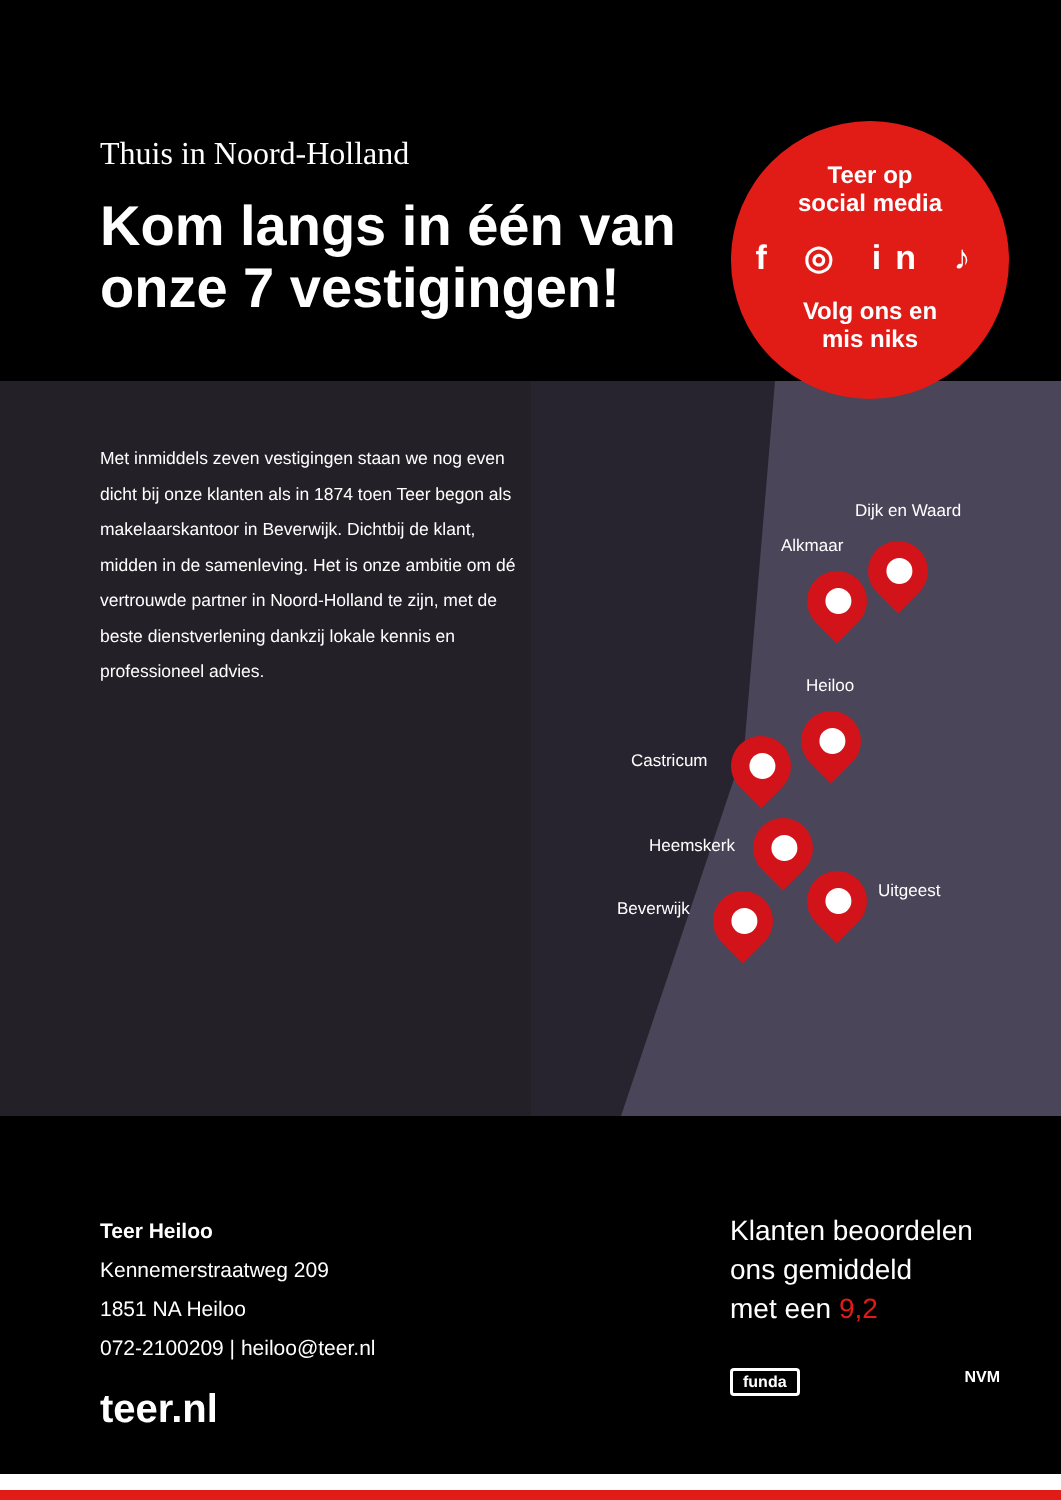Thuis in Noord-Holland
Kom langs in één van onze 7 vestigingen!
Teer op
social media
f ◎ in ♪
Volg ons en
mis niks
Met inmiddels zeven vestigingen staan we nog even dicht bij onze klanten als in 1874 toen Teer begon als makelaarskantoor in Beverwijk. Dichtbij de klant, midden in de samenleving. Het is onze ambitie om dé vertrouwde partner in Noord-Holland te zijn, met de beste dienstverlening dankzij lokale kennis en professioneel advies.
Dijk en Waard
Alkmaar
Heiloo
Castricum
Heemskerk
Uitgeest
Beverwijk
Teer Heiloo
Kennemerstraatweg 209
1851 NA Heiloo
072-2100209 | heiloo@teer.nl
teer.nl
Klanten beoordelen
ons gemiddeld
met een 9,2
funda NVM